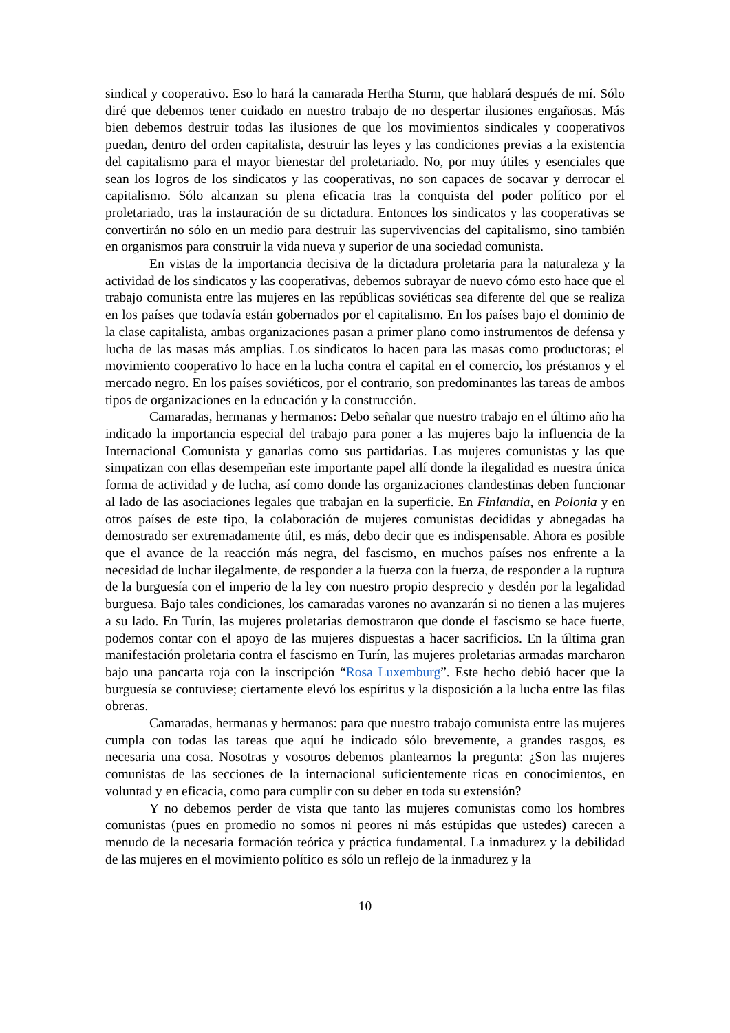sindical y cooperativo. Eso lo hará la camarada Hertha Sturm, que hablará después de mí. Sólo diré que debemos tener cuidado en nuestro trabajo de no despertar ilusiones engañosas. Más bien debemos destruir todas las ilusiones de que los movimientos sindicales y cooperativos puedan, dentro del orden capitalista, destruir las leyes y las condiciones previas a la existencia del capitalismo para el mayor bienestar del proletariado. No, por muy útiles y esenciales que sean los logros de los sindicatos y las cooperativas, no son capaces de socavar y derrocar el capitalismo. Sólo alcanzan su plena eficacia tras la conquista del poder político por el proletariado, tras la instauración de su dictadura. Entonces los sindicatos y las cooperativas se convertirán no sólo en un medio para destruir las supervivencias del capitalismo, sino también en organismos para construir la vida nueva y superior de una sociedad comunista.
En vistas de la importancia decisiva de la dictadura proletaria para la naturaleza y la actividad de los sindicatos y las cooperativas, debemos subrayar de nuevo cómo esto hace que el trabajo comunista entre las mujeres en las repúblicas soviéticas sea diferente del que se realiza en los países que todavía están gobernados por el capitalismo. En los países bajo el dominio de la clase capitalista, ambas organizaciones pasan a primer plano como instrumentos de defensa y lucha de las masas más amplias. Los sindicatos lo hacen para las masas como productoras; el movimiento cooperativo lo hace en la lucha contra el capital en el comercio, los préstamos y el mercado negro. En los países soviéticos, por el contrario, son predominantes las tareas de ambos tipos de organizaciones en la educación y la construcción.
Camaradas, hermanas y hermanos: Debo señalar que nuestro trabajo en el último año ha indicado la importancia especial del trabajo para poner a las mujeres bajo la influencia de la Internacional Comunista y ganarlas como sus partidarias. Las mujeres comunistas y las que simpatizan con ellas desempeñan este importante papel allí donde la ilegalidad es nuestra única forma de actividad y de lucha, así como donde las organizaciones clandestinas deben funcionar al lado de las asociaciones legales que trabajan en la superficie. En Finlandia, en Polonia y en otros países de este tipo, la colaboración de mujeres comunistas decididas y abnegadas ha demostrado ser extremadamente útil, es más, debo decir que es indispensable. Ahora es posible que el avance de la reacción más negra, del fascismo, en muchos países nos enfrente a la necesidad de luchar ilegalmente, de responder a la fuerza con la fuerza, de responder a la ruptura de la burguesía con el imperio de la ley con nuestro propio desprecio y desdén por la legalidad burguesa. Bajo tales condiciones, los camaradas varones no avanzarán si no tienen a las mujeres a su lado. En Turín, las mujeres proletarias demostraron que donde el fascismo se hace fuerte, podemos contar con el apoyo de las mujeres dispuestas a hacer sacrificios. En la última gran manifestación proletaria contra el fascismo en Turín, las mujeres proletarias armadas marcharon bajo una pancarta roja con la inscripción “Rosa Luxemburg”. Este hecho debió hacer que la burguesía se contuviese; ciertamente elevó los espíritus y la disposición a la lucha entre las filas obreras.
Camaradas, hermanas y hermanos: para que nuestro trabajo comunista entre las mujeres cumpla con todas las tareas que aquí he indicado sólo brevemente, a grandes rasgos, es necesaria una cosa. Nosotras y vosotros debemos plantearnos la pregunta: ¿Son las mujeres comunistas de las secciones de la internacional suficientemente ricas en conocimientos, en voluntad y en eficacia, como para cumplir con su deber en toda su extensión?
Y no debemos perder de vista que tanto las mujeres comunistas como los hombres comunistas (pues en promedio no somos ni peores ni más estúpidas que ustedes) carecen a menudo de la necesaria formación teórica y práctica fundamental. La inmadurez y la debilidad de las mujeres en el movimiento político es sólo un reflejo de la inmadurez y la
10